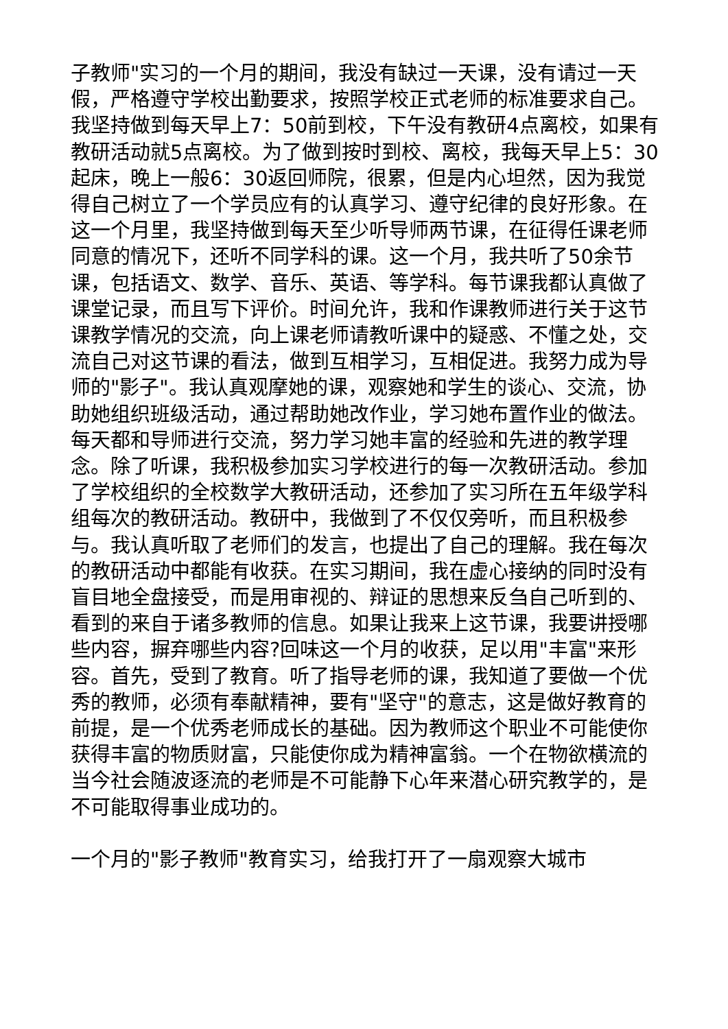子教师"实习的一个月的期间，我没有缺过一天课，没有请过一天假，严格遵守学校出勤要求，按照学校正式老师的标准要求自己。我坚持做到每天早上7：50前到校，下午没有教研4点离校，如果有教研活动就5点离校。为了做到按时到校、离校，我每天早上5：30起床，晚上一般6：30返回师院，很累，但是内心坦然，因为我觉得自己树立了一个学员应有的认真学习、遵守纪律的良好形象。在这一个月里，我坚持做到每天至少听导师两节课，在征得任课老师同意的情况下，还听不同学科的课。这一个月，我共听了50余节课，包括语文、数学、音乐、英语、等学科。每节课我都认真做了课堂记录，而且写下评价。时间允许，我和作课教师进行关于这节课教学情况的交流，向上课老师请教听课中的疑惑、不懂之处，交流自己对这节课的看法，做到互相学习，互相促进。我努力成为导师的"影子"。我认真观摩她的课，观察她和学生的谈心、交流，协助她组织班级活动，通过帮助她改作业，学习她布置作业的做法。每天都和导师进行交流，努力学习她丰富的经验和先进的教学理念。除了听课，我积极参加实习学校进行的每一次教研活动。参加了学校组织的全校数学大教研活动，还参加了实习所在五年级学科组每次的教研活动。教研中，我做到了不仅仅旁听，而且积极参与。我认真听取了老师们的发言，也提出了自己的理解。我在每次的教研活动中都能有收获。在实习期间，我在虚心接纳的同时没有盲目地全盘接受，而是用审视的、辩证的思想来反刍自己听到的、看到的来自于诸多教师的信息。如果让我来上这节课，我要讲授哪些内容，摒弃哪些内容?回味这一个月的收获，足以用"丰富"来形容。首先，受到了教育。听了指导老师的课，我知道了要做一个优秀的教师，必须有奉献精神，要有"坚守"的意志，这是做好教育的前提，是一个优秀老师成长的基础。因为教师这个职业不可能使你获得丰富的物质财富，只能使你成为精神富翁。一个在物欲横流的当今社会随波逐流的老师是不可能静下心年来潜心研究教学的，是不可能取得事业成功的。
一个月的"影子教师"教育实习，给我打开了一扇观察大城市